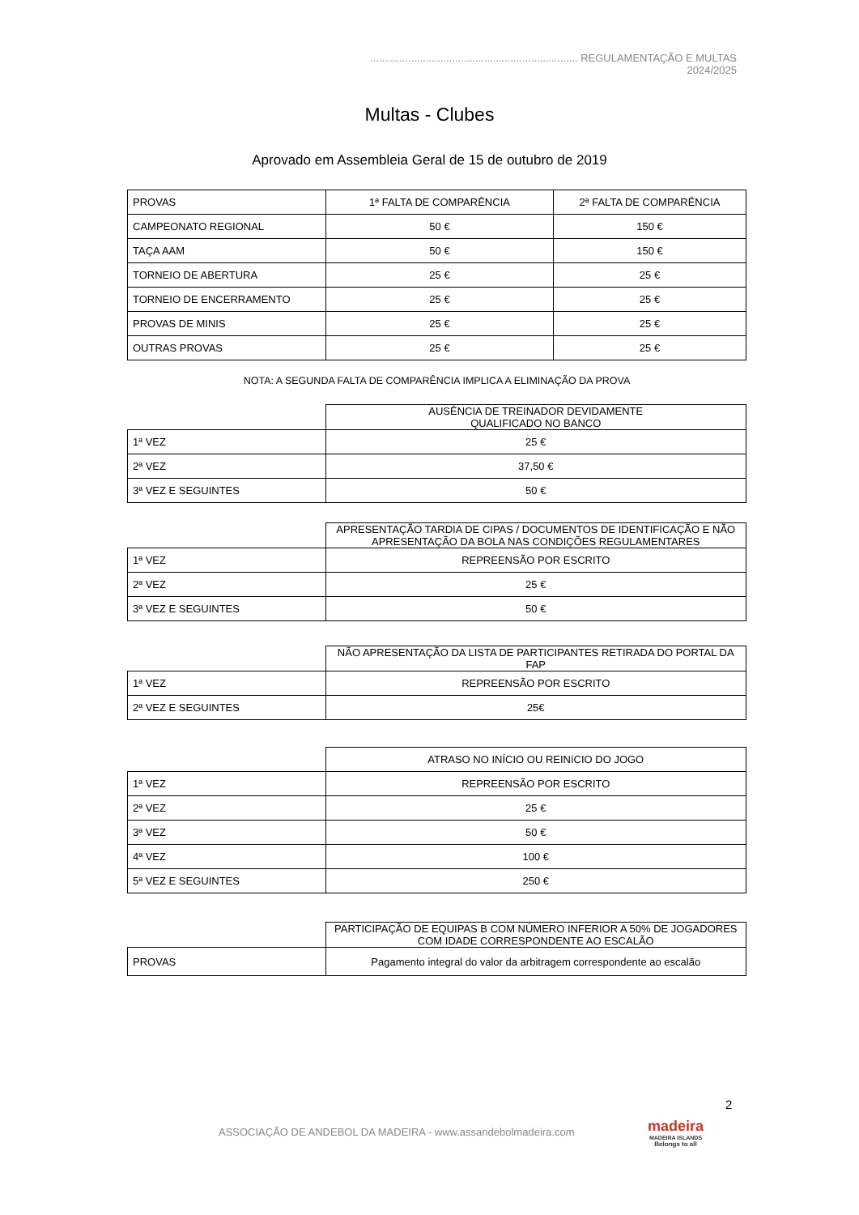....................................................................... REGULAMENTAÇÃO E MULTAS 2024/2025
Multas - Clubes
Aprovado em Assembleia Geral de 15 de outubro de 2019
| PROVAS | 1ª FALTA DE COMPARÊNCIA | 2ª FALTA DE COMPARÊNCIA |
| CAMPEONATO REGIONAL | 50 € | 150 € |
| TAÇA AAM | 50 € | 150 € |
| TORNEIO DE ABERTURA | 25 € | 25 € |
| TORNEIO DE ENCERRAMENTO | 25 € | 25 € |
| PROVAS DE MINIS | 25 € | 25 € |
| OUTRAS PROVAS | 25 € | 25 € |
NOTA: A SEGUNDA FALTA DE COMPARÊNCIA IMPLICA A ELIMINAÇÃO DA PROVA
| | AUSÊNCIA DE TREINADOR DEVIDAMENTE QUALIFICADO NO BANCO |
| 1ª VEZ | 25 € |
| 2ª VEZ | 37,50 € |
| 3ª VEZ E SEGUINTES | 50 € |
| | APRESENTAÇÃO TARDIA DE CIPAS / DOCUMENTOS DE IDENTIFICAÇÃO E NÃO APRESENTAÇÃO DA BOLA NAS CONDIÇÕES REGULAMENTARES |
| 1ª VEZ | REPREENSÃO POR ESCRITO |
| 2ª VEZ | 25 € |
| 3ª VEZ E SEGUINTES | 50 € |
| | NÃO APRESENTAÇÃO DA LISTA DE PARTICIPANTES RETIRADA DO PORTAL DA FAP |
| 1ª VEZ | REPREENSÃO POR ESCRITO |
| 2ª VEZ E SEGUINTES | 25€ |
| | ATRASO NO INÍCIO OU REINíCIO DO JOGO |
| 1ª VEZ | REPREENSÃO POR ESCRITO |
| 2ª VEZ | 25 € |
| 3ª VEZ | 50 € |
| 4ª VEZ | 100 € |
| 5ª VEZ E SEGUINTES | 250 € |
| | PARTICIPAÇÃO DE EQUIPAS B COM NÚMERO INFERIOR A 50% DE JOGADORES COM IDADE CORRESPONDENTE AO ESCALÃO |
| PROVAS | Pagamento integral do valor da arbitragem correspondente ao escalão |
2
ASSOCIAÇÃO DE ANDEBOL DA MADEIRA - www.assandebolmadeira.com
madeira
MADEIRA ISLANDS
Belongs to all